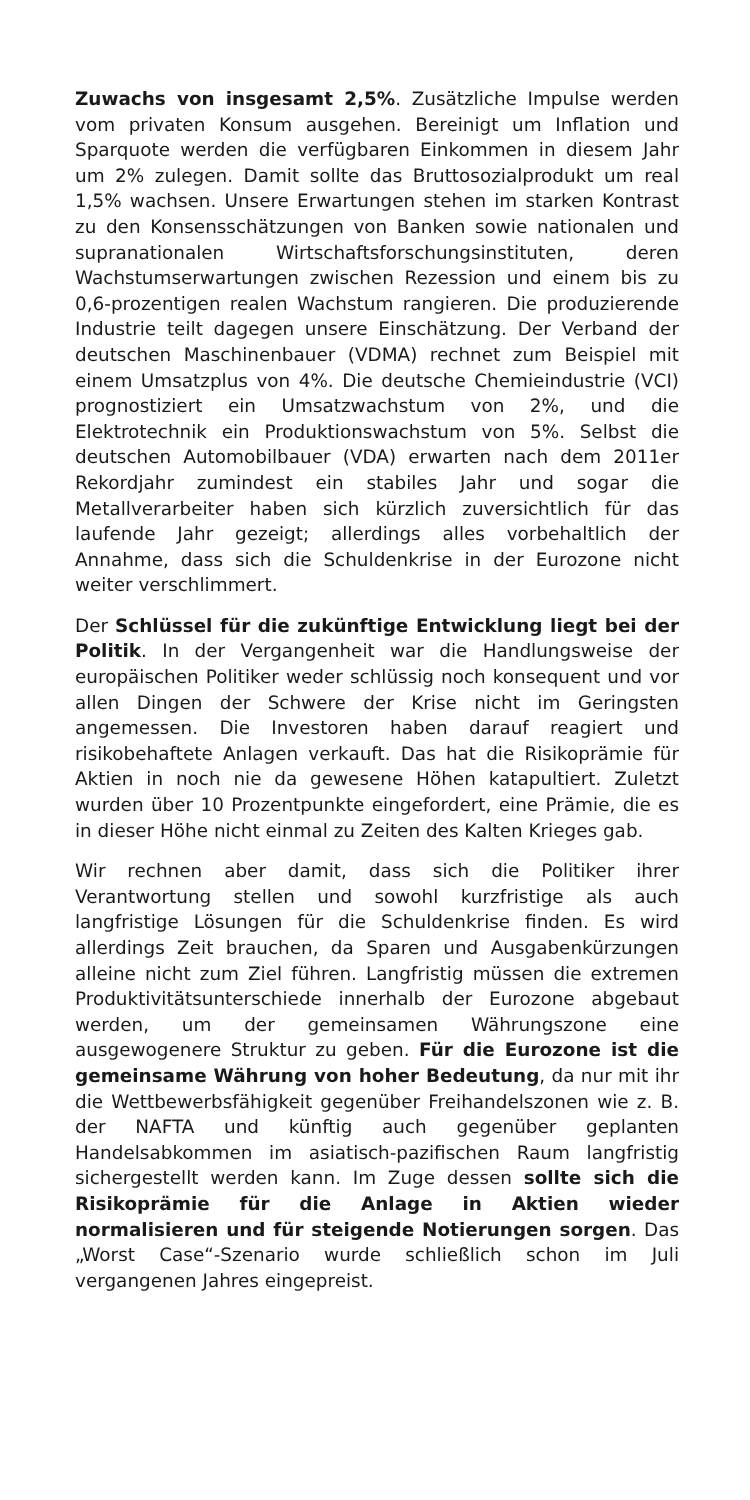Zuwachs von insgesamt 2,5%. Zusätzliche Impulse werden vom privaten Konsum ausgehen. Bereinigt um Inflation und Sparquote werden die verfügbaren Einkommen in diesem Jahr um 2% zulegen. Damit sollte das Bruttosozialprodukt um real 1,5% wachsen. Unsere Erwartungen stehen im starken Kontrast zu den Konsensschätzungen von Banken sowie nationalen und supranationalen Wirtschaftsforschungsinstituten, deren Wachstumserwartungen zwischen Rezession und einem bis zu 0,6-prozentigen realen Wachstum rangieren. Die produzierende Industrie teilt dagegen unsere Einschätzung. Der Verband der deutschen Maschinenbauer (VDMA) rechnet zum Beispiel mit einem Umsatzplus von 4%. Die deutsche Chemieindustrie (VCI) prognostiziert ein Umsatzwachstum von 2%, und die Elektrotechnik ein Produktionswachstum von 5%. Selbst die deutschen Automobilbauer (VDA) erwarten nach dem 2011er Rekordjahr zumindest ein stabiles Jahr und sogar die Metallverarbeiter haben sich kürzlich zuversichtlich für das laufende Jahr gezeigt; allerdings alles vorbehaltlich der Annahme, dass sich die Schuldenkrise in der Eurozone nicht weiter verschlimmert.
Der Schlüssel für die zukünftige Entwicklung liegt bei der Politik. In der Vergangenheit war die Handlungsweise der europäischen Politiker weder schlüssig noch konsequent und vor allen Dingen der Schwere der Krise nicht im Geringsten angemessen. Die Investoren haben darauf reagiert und risikobehaftete Anlagen verkauft. Das hat die Risikoprämie für Aktien in noch nie da gewesene Höhen katapultiert. Zuletzt wurden über 10 Prozentpunkte eingefordert, eine Prämie, die es in dieser Höhe nicht einmal zu Zeiten des Kalten Krieges gab.
Wir rechnen aber damit, dass sich die Politiker ihrer Verantwortung stellen und sowohl kurzfristige als auch langfristige Lösungen für die Schuldenkrise finden. Es wird allerdings Zeit brauchen, da Sparen und Ausgabenkürzungen alleine nicht zum Ziel führen. Langfristig müssen die extremen Produktivitätsunterschiede innerhalb der Eurozone abgebaut werden, um der gemeinsamen Währungszone eine ausgewogenere Struktur zu geben. Für die Eurozone ist die gemeinsame Währung von hoher Bedeutung, da nur mit ihr die Wettbewerbsfähigkeit gegenüber Freihandelszonen wie z. B. der NAFTA und künftig auch gegenüber geplanten Handelsabkommen im asiatisch-pazifischen Raum langfristig sichergestellt werden kann. Im Zuge dessen sollte sich die Risikoprämie für die Anlage in Aktien wieder normalisieren und für steigende Notierungen sorgen. Das „Worst Case“-Szenario wurde schließlich schon im Juli vergangenen Jahres eingepreist.